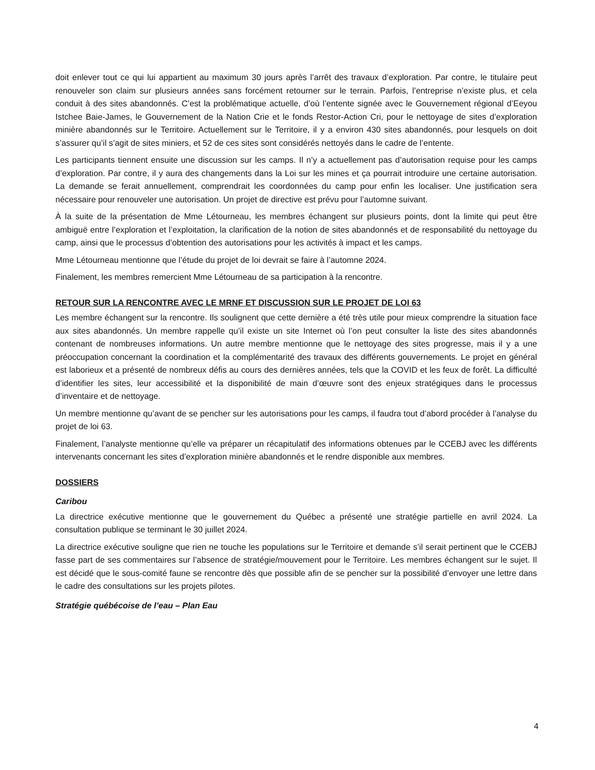doit enlever tout ce qui lui appartient au maximum 30 jours après l’arrêt des travaux d’exploration. Par contre, le titulaire peut renouveler son claim sur plusieurs années sans forcément retourner sur le terrain. Parfois, l’entreprise n’existe plus, et cela conduit à des sites abandonnés. C’est la problématique actuelle, d’où l’entente signée avec le Gouvernement régional d’Eeyou Istchee Baie-James, le Gouvernement de la Nation Crie et le fonds Restor-Action Cri, pour le nettoyage de sites d’exploration minière abandonnés sur le Territoire. Actuellement sur le Territoire, il y a environ 430 sites abandonnés, pour lesquels on doit s’assurer qu’il s’agit de sites miniers, et 52 de ces sites sont considérés nettoyés dans le cadre de l’entente.
Les participants tiennent ensuite une discussion sur les camps. Il n’y a actuellement pas d’autorisation requise pour les camps d’exploration. Par contre, il y aura des changements dans la Loi sur les mines et ça pourrait introduire une certaine autorisation. La demande se ferait annuellement, comprendrait les coordonnées du camp pour enfin les localiser. Une justification sera nécessaire pour renouveler une autorisation. Un projet de directive est prévu pour l’automne suivant.
À la suite de la présentation de Mme Létourneau, les membres échangent sur plusieurs points, dont la limite qui peut être ambiguë entre l’exploration et l’exploitation, la clarification de la notion de sites abandonnés et de responsabilité du nettoyage du camp, ainsi que le processus d’obtention des autorisations pour les activités à impact et les camps.
Mme Létourneau mentionne que l’étude du projet de loi devrait se faire à l’automne 2024.
Finalement, les membres remercient Mme Létourneau de sa participation à la rencontre.
RETOUR SUR LA RENCONTRE AVEC LE MRNF ET DISCUSSION SUR LE PROJET DE LOI 63
Les membre échangent sur la rencontre. Ils soulignent que cette dernière a été très utile pour mieux comprendre la situation face aux sites abandonnés. Un membre rappelle qu’il existe un site Internet où l’on peut consulter la liste des sites abandonnés contenant de nombreuses informations. Un autre membre mentionne que le nettoyage des sites progresse, mais il y a une préoccupation concernant la coordination et la complémentarité des travaux des différents gouvernements. Le projet en général est laborieux et a présenté de nombreux défis au cours des dernières années, tels que la COVID et les feux de forêt. La difficulté d’identifier les sites, leur accessibilité et la disponibilité de main d’œuvre sont des enjeux stratégiques dans le processus d’inventaire et de nettoyage.
Un membre mentionne qu’avant de se pencher sur les autorisations pour les camps, il faudra tout d’abord procéder à l’analyse du projet de loi 63.
Finalement, l’analyste mentionne qu’elle va préparer un récapitulatif des informations obtenues par le CCEBJ avec les différents intervenants concernant les sites d’exploration minière abandonnés et le rendre disponible aux membres.
DOSSIERS
Caribou
La directrice exécutive mentionne que le gouvernement du Québec a présenté une stratégie partielle en avril 2024. La consultation publique se terminant le 30 juillet 2024.
La directrice exécutive souligne que rien ne touche les populations sur le Territoire et demande s’il serait pertinent que le CCEBJ fasse part de ses commentaires sur l’absence de stratégie/mouvement pour le Territoire. Les membres échangent sur le sujet. Il est décidé que le sous-comité faune se rencontre dès que possible afin de se pencher sur la possibilité d’envoyer une lettre dans le cadre des consultations sur les projets pilotes.
Stratégie québécoise de l’eau – Plan Eau
4